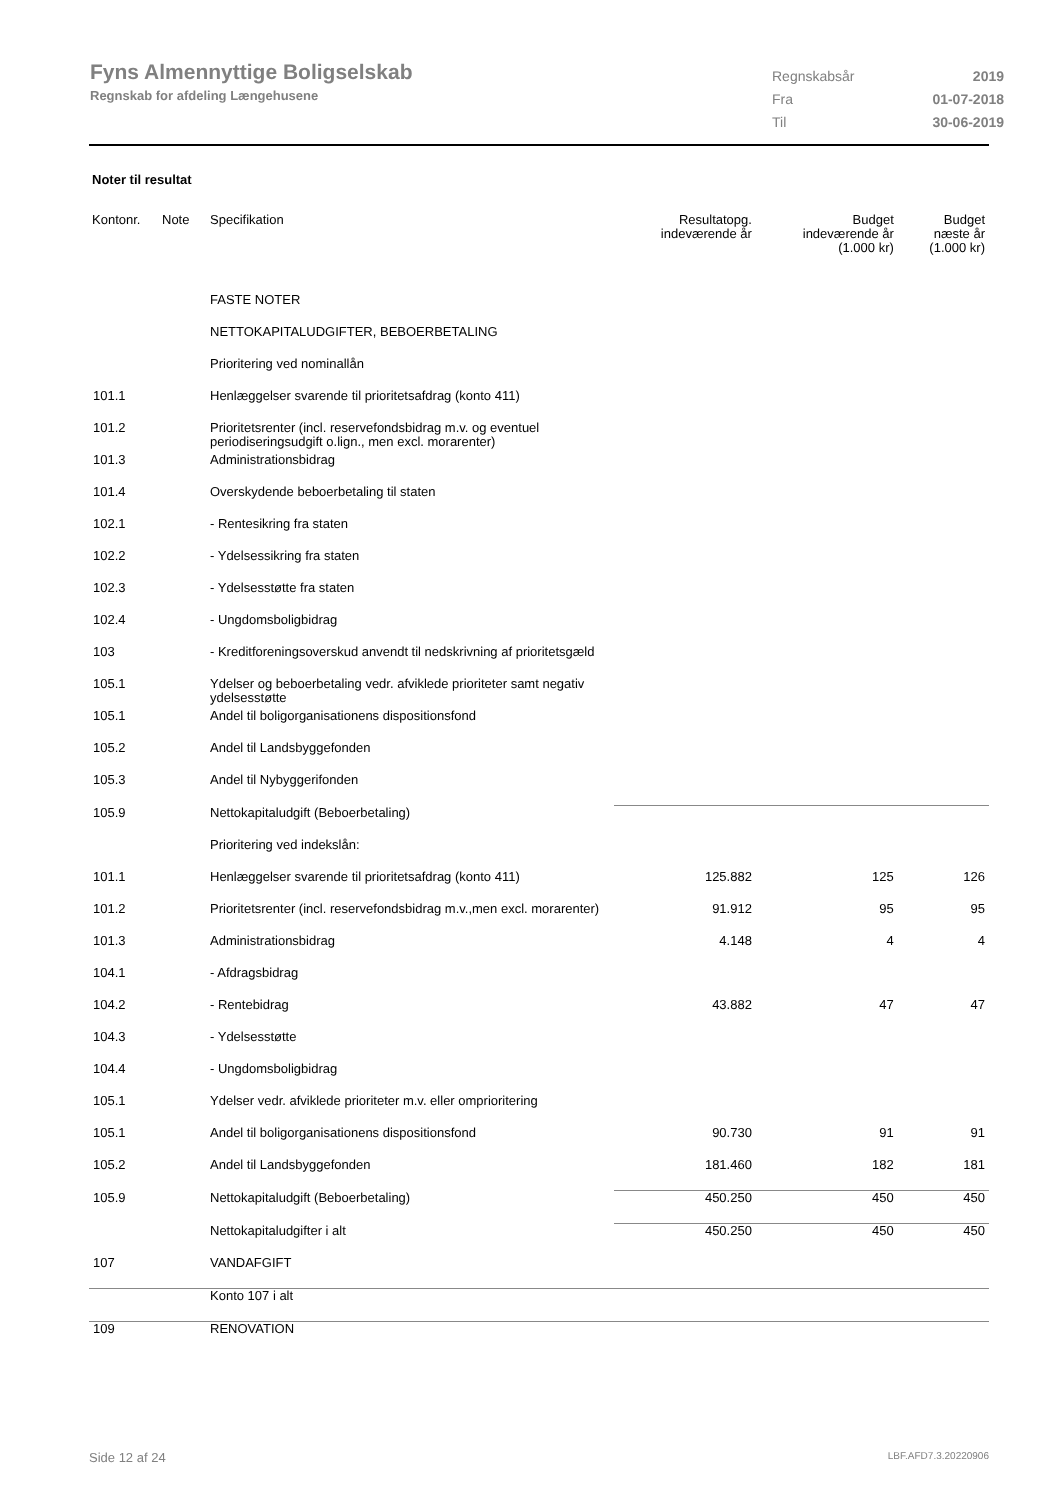Fyns Almennyttige Boligselskab
Regnskab for afdeling Længehusene
| Regnskabsår | 2019 |
| Fra | 01-07-2018 |
| Til | 30-06-2019 |
Noter til resultat
| Kontonr. | Note | Specifikation | Resultatopg. indeværende år | Budget indeværende år (1.000 kr) | Budget næste år (1.000 kr) |
| --- | --- | --- | --- | --- | --- |
| | | FASTE NOTER | | | |
| | | NETTOKAPITALUDGIFTER, BEBOERBETALING | | | |
| | | Prioritering ved nominallån | | | |
| 101.1 | | Henlæggelser svarende til prioritetsafdrag (konto 411) | | | |
| 101.2 | | Prioritetsrenter (incl. reservefondsbidrag m.v. og eventuel periodiseringsudgift o.lign., men excl. morarenter) | | | |
| 101.3 | | Administrationsbidrag | | | |
| 101.4 | | Overskydende beboerbetaling til staten | | | |
| 102.1 | | - Rentesikring fra staten | | | |
| 102.2 | | - Ydelsessikring fra staten | | | |
| 102.3 | | - Ydelsesstøtte fra staten | | | |
| 102.4 | | - Ungdomsboligbidrag | | | |
| 103 | | - Kreditforeningsoverskud anvendt til nedskrivning af prioritetsgæld | | | |
| 105.1 | | Ydelser og beboerbetaling vedr. afviklede prioriteter samt negativ ydelsesstøtte | | | |
| 105.1 | | Andel til boligorganisationens dispositionsfond | | | |
| 105.2 | | Andel til Landsbyggefonden | | | |
| 105.3 | | Andel til Nybyggerifonden | | | |
| 105.9 | | Nettokapitaludgift (Beboerbetaling) | | | |
| | | Prioritering ved indekslån: | | | |
| 101.1 | | Henlæggelser svarende til prioritetsafdrag (konto 411) | 125.882 | 125 | 126 |
| 101.2 | | Prioritetsrenter (incl. reservefondsbidrag m.v.,men excl. morarenter) | 91.912 | 95 | 95 |
| 101.3 | | Administrationsbidrag | 4.148 | 4 | 4 |
| 104.1 | | - Afdragsbidrag | | | |
| 104.2 | | - Rentebidrag | 43.882 | 47 | 47 |
| 104.3 | | - Ydelsesstøtte | | | |
| 104.4 | | - Ungdomsboligbidrag | | | |
| 105.1 | | Ydelser vedr. afviklede prioriteter m.v. eller omprioritering | | | |
| 105.1 | | Andel til boligorganisationens dispositionsfond | 90.730 | 91 | 91 |
| 105.2 | | Andel til Landsbyggefonden | 181.460 | 182 | 181 |
| 105.9 | | Nettokapitaludgift (Beboerbetaling) | 450.250 | 450 | 450 |
| | | Nettokapitaludgifter i alt | 450.250 | 450 | 450 |
| 107 | | VANDAFGIFT | | | |
| | | Konto 107 i alt | | | |
| 109 | | RENOVATION | | | |
Side 12 af 24 LBF.AFD7.3.20220906